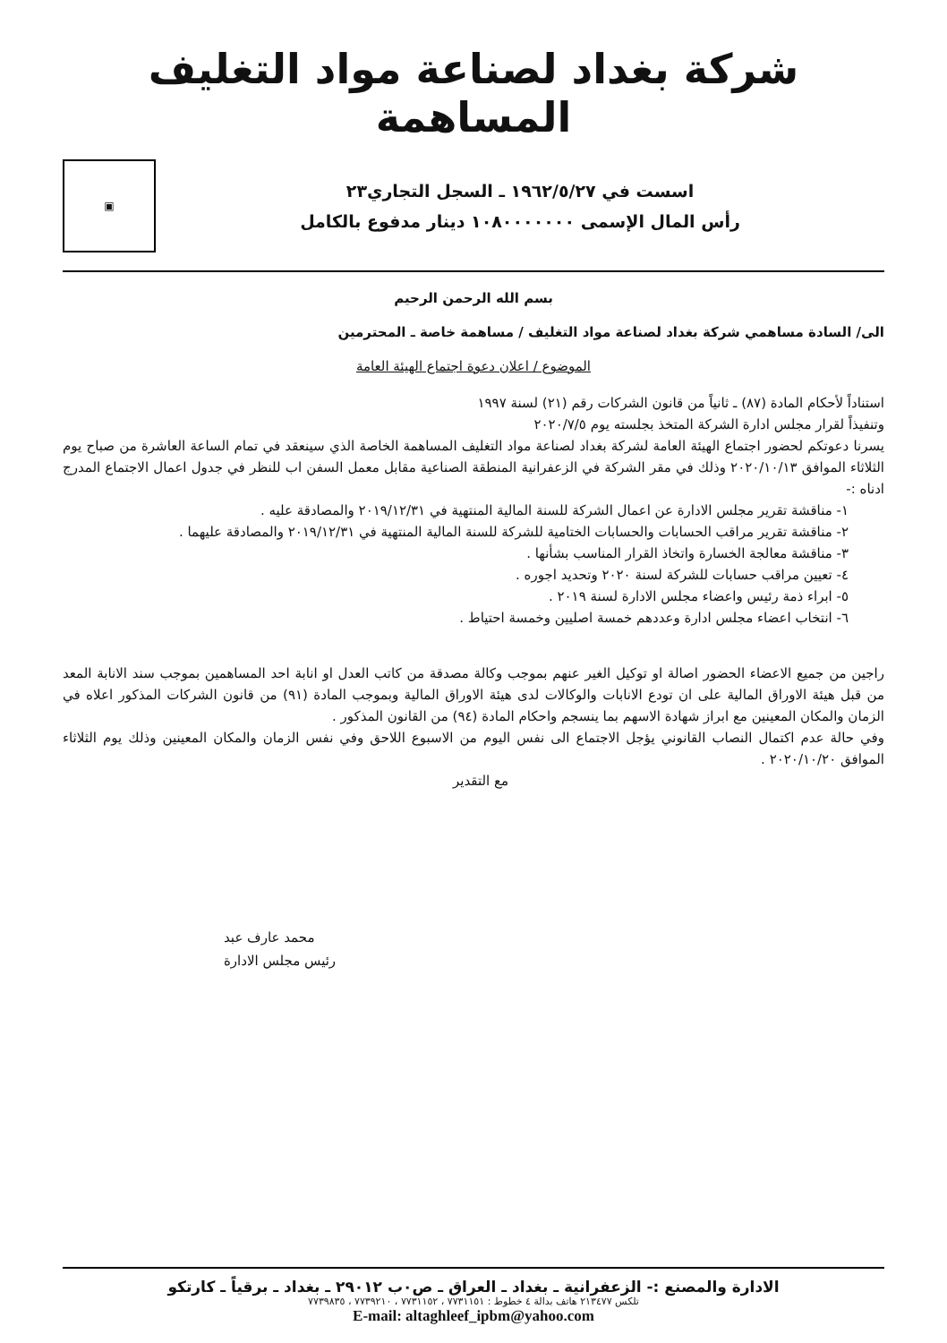شركة بغداد لصناعة مواد التغليف المساهمة
اسست في ١٩٦٢/٥/٢٧ ـ السجل التجاري٢٣
رأس المال الإسمى ١٠٨٠٠٠٠٠٠٠ دينار مدفوع بالكامل
▣
بسم الله الرحمن الرحيم
الى/ السادة مساهمي شركة بغداد لصناعة مواد التغليف / مساهمة خاصة ـ المحترمين
الموضوع / اعلان دعوة اجتماع الهيئة العامة
استناداً لأحكام المادة (٨٧) ـ ثانياً من قانون الشركات رقم (٢١) لسنة ١٩٩٧
وتنفيذاً لقرار مجلس ادارة الشركة المتخذ بجلسته يوم ٢٠٢٠/٧/٥
يسرنا دعوتكم لحضور اجتماع الهيئة العامة لشركة بغداد لصناعة مواد التغليف المساهمة الخاصة الذي سينعقد في تمام الساعة العاشرة من صباح يوم الثلاثاء الموافق ٢٠٢٠/١٠/١٣ وذلك في مقر الشركة في الزعفرانية المنطقة الصناعية مقابل معمل السفن اب للنظر في جدول اعمال الاجتماع المدرج ادناه :-
١- مناقشة تقرير مجلس الادارة عن اعمال الشركة للسنة المالية المنتهية في ٢٠١٩/١٢/٣١ والمصادقة عليه .
٢- مناقشة تقرير مراقب الحسابات والحسابات الختامية للشركة للسنة المالية المنتهية في ٢٠١٩/١٢/٣١ والمصادقة عليهما .
٣- مناقشة معالجة الخسارة واتخاذ القرار المناسب بشأنها .
٤- تعيين مراقب حسابات للشركة لسنة ٢٠٢٠ وتحديد اجوره .
٥- ابراء ذمة رئيس واعضاء مجلس الادارة لسنة ٢٠١٩ .
٦- انتخاب اعضاء مجلس ادارة وعددهم خمسة اصليين وخمسة احتياط .
راجين من جميع الاعضاء الحضور اصالة او توكيل الغير عنهم بموجب وكالة مصدقة من كاتب العدل او انابة احد المساهمين بموجب سند الانابة المعد من قبل هيئة الاوراق المالية على ان تودع الانابات والوكالات لدى هيئة الاوراق المالية وبموجب المادة (٩١) من قانون الشركات المذكور اعلاه في الزمان والمكان المعينين مع ابراز شهادة الاسهم بما ينسجم واحكام المادة (٩٤) من القانون المذكور .
وفي حالة عدم اكتمال النصاب القانوني يؤجل الاجتماع الى نفس اليوم من الاسبوع اللاحق وفي نفس الزمان والمكان المعينين وذلك يوم الثلاثاء الموافق ٢٠٢٠/١٠/٢٠ .
مع التقدير
محمد عارف عبد
رئيس مجلس الادارة
الادارة والمصنع :- الزعفرانية ـ بغداد ـ العراق ـ ص٠ب ٢٩٠١٢ ـ بغداد ـ برقياً ـ كارتكو
تلكس ٢١٣٤٧٧ هاتف بدالة ٤ خطوط : ٧٧٣١١٥١ ، ٧٧٣١١٥٢ ، ٧٧٣٩٢١٠ ، ٧٧٣٩٨٣٥
E-mail: altaghleef_ipbm@yahoo.com